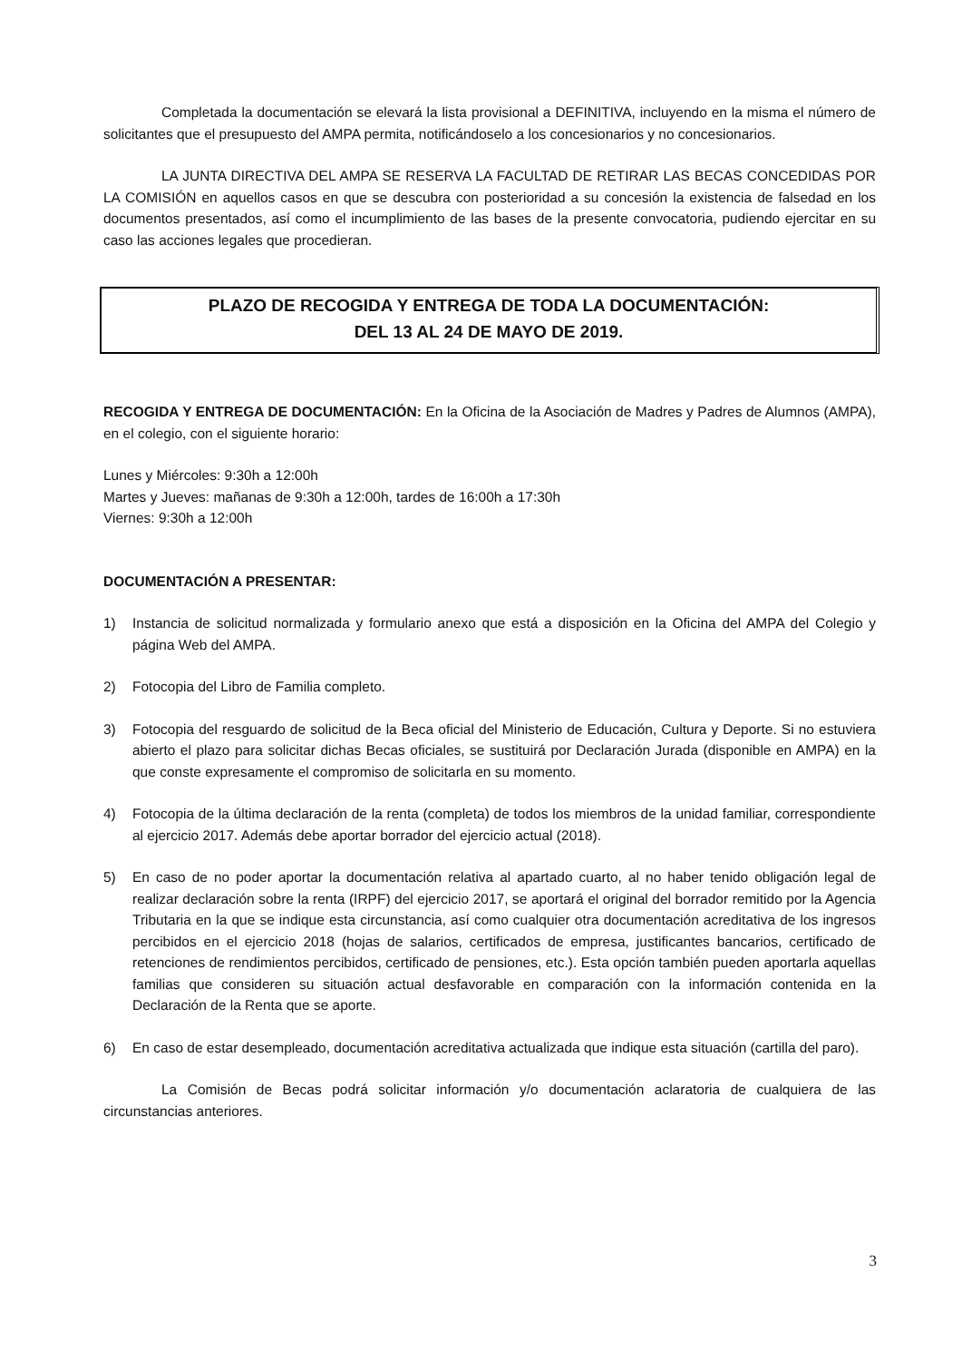Completada la documentación se elevará la lista provisional a DEFINITIVA, incluyendo en la misma el número de solicitantes que el presupuesto del AMPA permita, notificándoselo a los concesionarios y no concesionarios.
LA JUNTA DIRECTIVA DEL AMPA SE RESERVA LA FACULTAD DE RETIRAR LAS BECAS CONCEDIDAS POR LA COMISIÓN en aquellos casos en que se descubra con posterioridad a su concesión la existencia de falsedad en los documentos presentados, así como el incumplimiento de las bases de la presente convocatoria, pudiendo ejercitar en su caso las acciones legales que procedieran.
PLAZO DE RECOGIDA Y ENTREGA DE TODA LA DOCUMENTACIÓN:
DEL 13 AL 24 DE MAYO DE 2019.
RECOGIDA Y ENTREGA DE DOCUMENTACIÓN: En la Oficina de la Asociación de Madres y Padres de Alumnos (AMPA), en el colegio, con el siguiente horario:
Lunes y Miércoles: 9:30h a 12:00h
Martes y Jueves: mañanas de 9:30h a 12:00h, tardes de 16:00h a 17:30h
Viernes: 9:30h a 12:00h
DOCUMENTACIÓN A PRESENTAR:
1) Instancia de solicitud normalizada y formulario anexo que está a disposición en la Oficina del AMPA del Colegio y página Web del AMPA.
2) Fotocopia del Libro de Familia completo.
3) Fotocopia del resguardo de solicitud de la Beca oficial del Ministerio de Educación, Cultura y Deporte. Si no estuviera abierto el plazo para solicitar dichas Becas oficiales, se sustituirá por Declaración Jurada (disponible en AMPA) en la que conste expresamente el compromiso de solicitarla en su momento.
4) Fotocopia de la última declaración de la renta (completa) de todos los miembros de la unidad familiar, correspondiente al ejercicio 2017. Además debe aportar borrador del ejercicio actual (2018).
5) En caso de no poder aportar la documentación relativa al apartado cuarto, al no haber tenido obligación legal de realizar declaración sobre la renta (IRPF) del ejercicio 2017, se aportará el original del borrador remitido por la Agencia Tributaria en la que se indique esta circunstancia, así como cualquier otra documentación acreditativa de los ingresos percibidos en el ejercicio 2018 (hojas de salarios, certificados de empresa, justificantes bancarios, certificado de retenciones de rendimientos percibidos, certificado de pensiones, etc.). Esta opción también pueden aportarla aquellas familias que consideren su situación actual desfavorable en comparación con la información contenida en la Declaración de la Renta que se aporte.
6) En caso de estar desempleado, documentación acreditativa actualizada que indique esta situación (cartilla del paro).
La Comisión de Becas podrá solicitar información y/o documentación aclaratoria de cualquiera de las circunstancias anteriores.
3